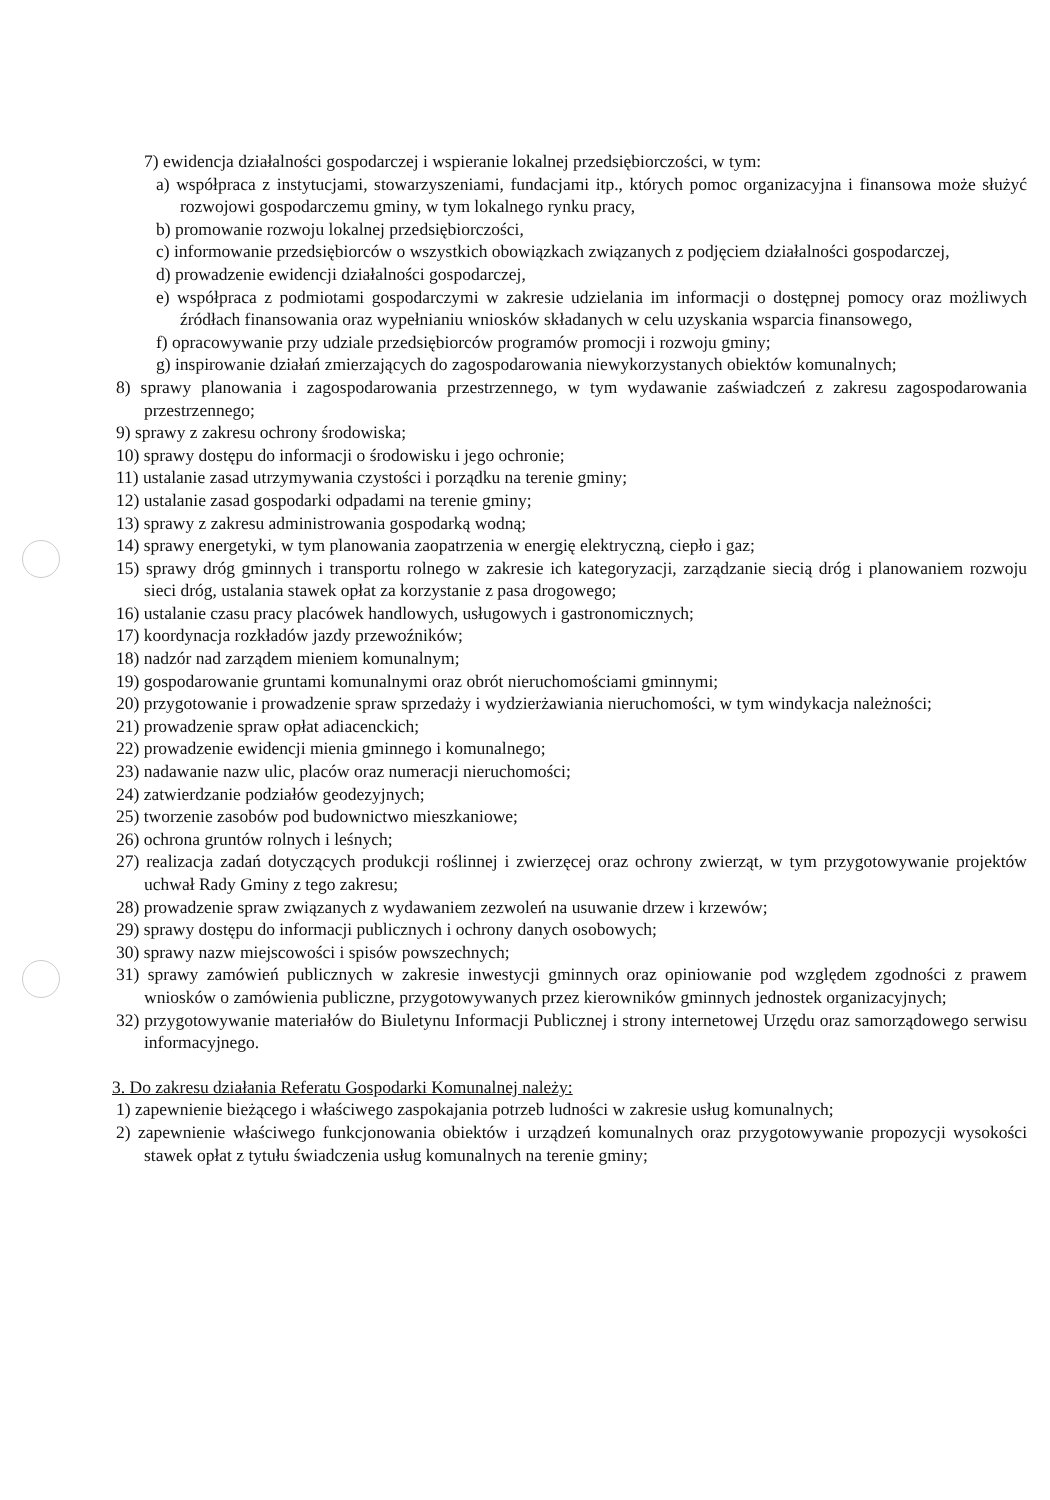7) ewidencja działalności gospodarczej i wspieranie lokalnej przedsiębiorczości, w tym:
a) współpraca z instytucjami, stowarzyszeniami, fundacjami itp., których pomoc organizacyjna i finansowa może służyć rozwojowi gospodarczemu gminy, w tym lokalnego rynku pracy,
b) promowanie rozwoju lokalnej przedsiębiorczości,
c) informowanie przedsiębiorców o wszystkich obowiązkach związanych z podjęciem działalności gospodarczej,
d) prowadzenie ewidencji działalności gospodarczej,
e) współpraca z podmiotami gospodarczymi w zakresie udzielania im informacji o dostępnej pomocy oraz możliwych źródłach finansowania oraz wypełnianiu wniosków składanych w celu uzyskania wsparcia finansowego,
f) opracowywanie przy udziale przedsiębiorców programów promocji i rozwoju gminy;
g) inspirowanie działań zmierzających do zagospodarowania niewykorzystanych obiektów komunalnych;
8) sprawy planowania i zagospodarowania przestrzennego, w tym wydawanie zaświadczeń z zakresu zagospodarowania przestrzennego;
9) sprawy z zakresu ochrony środowiska;
10) sprawy dostępu do informacji o środowisku i jego ochronie;
11) ustalanie zasad utrzymywania czystości i porządku na terenie gminy;
12) ustalanie zasad gospodarki odpadami na terenie gminy;
13) sprawy z zakresu administrowania gospodarką wodną;
14) sprawy energetyki, w tym planowania zaopatrzenia w energię elektryczną, ciepło i gaz;
15) sprawy dróg gminnych i transportu rolnego w zakresie ich kategoryzacji, zarządzanie siecią dróg i planowaniem rozwoju sieci dróg, ustalania stawek opłat za korzystanie z pasa drogowego;
16) ustalanie czasu pracy placówek handlowych, usługowych i gastronomicznych;
17) koordynacja rozkładów jazdy przewoźników;
18) nadzór nad zarządem mieniem komunalnym;
19) gospodarowanie gruntami komunalnymi oraz obrót nieruchomościami gminnymi;
20) przygotowanie i prowadzenie spraw sprzedaży i wydzierżawiania nieruchomości, w tym windykacja należności;
21) prowadzenie spraw opłat adiacenckich;
22) prowadzenie ewidencji mienia gminnego i komunalnego;
23) nadawanie nazw ulic, placów oraz numeracji nieruchomości;
24) zatwierdzanie podziałów geodezyjnych;
25) tworzenie zasobów pod budownictwo mieszkaniowe;
26) ochrona gruntów rolnych i leśnych;
27) realizacja zadań dotyczących produkcji roślinnej i zwierzęcej oraz ochrony zwierząt, w tym przygotowywanie projektów uchwał Rady Gminy z tego zakresu;
28) prowadzenie spraw związanych z wydawaniem zezwoleń na usuwanie drzew i krzewów;
29) sprawy dostępu do informacji publicznych i ochrony danych osobowych;
30) sprawy nazw miejscowości i spisów powszechnych;
31) sprawy zamówień publicznych w zakresie inwestycji gminnych oraz opiniowanie pod względem zgodności z prawem wniosków o zamówienia publiczne, przygotowywanych przez kierowników gminnych jednostek organizacyjnych;
32) przygotowywanie materiałów do Biuletynu Informacji Publicznej i strony internetowej Urzędu oraz samorządowego serwisu informacyjnego.
3. Do zakresu działania Referatu Gospodarki Komunalnej należy:
1) zapewnienie bieżącego i właściwego zaspokajania potrzeb ludności w zakresie usług komunalnych;
2) zapewnienie właściwego funkcjonowania obiektów i urządzeń komunalnych oraz przygotowywanie propozycji wysokości stawek opłat z tytułu świadczenia usług komunalnych na terenie gminy;